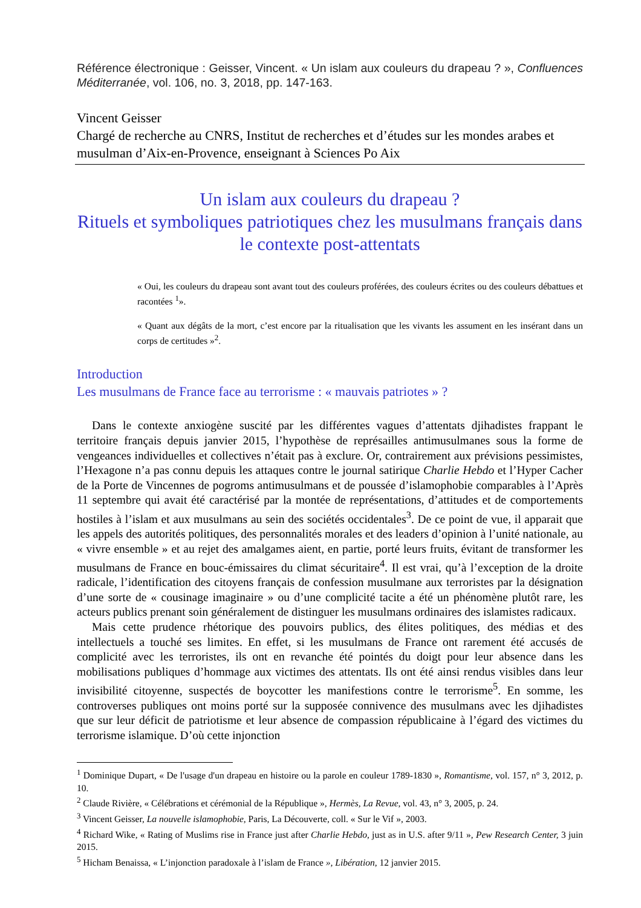Référence électronique : Geisser, Vincent. « Un islam aux couleurs du drapeau ? », Confluences Méditerranée, vol. 106, no. 3, 2018, pp. 147-163.
Vincent Geisser
Chargé de recherche au CNRS, Institut de recherches et d’études sur les mondes arabes et musulman d’Aix-en-Provence, enseignant à Sciences Po Aix
Un islam aux couleurs du drapeau ?
Rituels et symboliques patriotiques chez les musulmans français dans le contexte post-attentats
« Oui, les couleurs du drapeau sont avant tout des couleurs proférées, des couleurs écrites ou des couleurs débattues et racontées <sup>1</sup>».
« Quant aux dégâts de la mort, c’est encore par la ritualisation que les vivants les assument en les insérant dans un corps de certitudes »<sup>2</sup>.
Introduction
Les musulmans de France face au terrorisme : « mauvais patriotes » ?
Dans le contexte anxiogène suscité par les différentes vagues d’attentats djihadistes frappant le territoire français depuis janvier 2015, l’hypothèse de représailles antimusulmanes sous la forme de vengeances individuelles et collectives n’était pas à exclure. Or, contrairement aux prévisions pessimistes, l’Hexagone n’a pas connu depuis les attaques contre le journal satirique Charlie Hebdo et l’Hyper Cacher de la Porte de Vincennes de pogroms antimusulmans et de poussée d’islamophobie comparables à l’Après 11 septembre qui avait été caractérisé par la montée de représentations, d’attitudes et de comportements hostiles à l’islam et aux musulmans au sein des sociétés occidentales<sup>3</sup>. De ce point de vue, il apparait que les appels des autorités politiques, des personnalités morales et des leaders d’opinion à l’unité nationale, au « vivre ensemble » et au rejet des amalgames aient, en partie, porté leurs fruits, évitant de transformer les musulmans de France en bouc-émissaires du climat sécuritaire<sup>4</sup>. Il est vrai, qu’à l’exception de la droite radicale, l’identification des citoyens français de confession musulmane aux terroristes par la désignation d’une sorte de « cousinage imaginaire » ou d’une complicité tacite a été un phénomène plutôt rare, les acteurs publics prenant soin généralement de distinguer les musulmans ordinaires des islamistes radicaux.
Mais cette prudence rhétorique des pouvoirs publics, des élites politiques, des médias et des intellectuels a touché ses limites. En effet, si les musulmans de France ont rarement été accusés de complicité avec les terroristes, ils ont en revanche été pointés du doigt pour leur absence dans les mobilisations publiques d’hommage aux victimes des attentats. Ils ont été ainsi rendus visibles dans leur invisibilité citoyenne, suspectés de boycotter les manifestions contre le terrorisme<sup>5</sup>. En somme, les controverses publiques ont moins porté sur la supposée connivence des musulmans avec les djihadistes que sur leur déficit de patriotisme et leur absence de compassion républicaine à l’égard des victimes du terrorisme islamique. D’où cette injonction
<sup>1</sup> Dominique Dupart, « De l'usage d'un drapeau en histoire ou la parole en couleur 1789-1830 », Romantisme, vol. 157, n° 3, 2012, p. 10.
<sup>2</sup> Claude Rivière, « Célébrations et cérémonial de la République », Hermès, La Revue, vol. 43, n° 3, 2005, p. 24.
<sup>3</sup> Vincent Geisser, La nouvelle islamophobie, Paris, La Découverte, coll. « Sur le Vif », 2003.
<sup>4</sup> Richard Wike, « Rating of Muslims rise in France just after Charlie Hebdo, just as in U.S. after 9/11 », Pew Research Center, 3 juin 2015.
<sup>5</sup> Hicham Benaissa, « L’injonction paradoxale à l’islam de France », Libération, 12 janvier 2015.